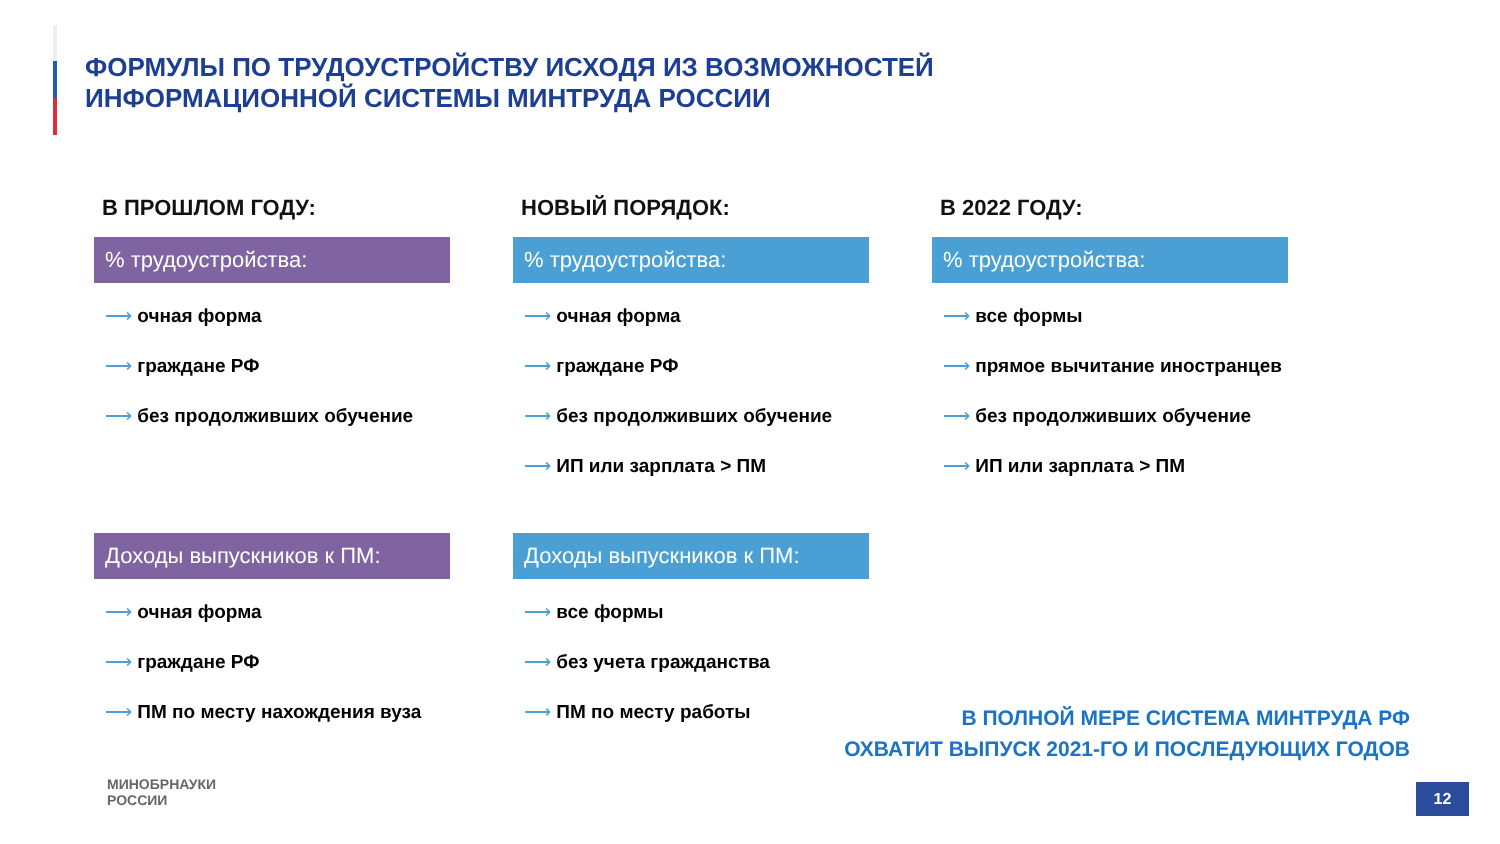ФОРМУЛЫ ПО ТРУДОУСТРОЙСТВУ ИСХОДЯ ИЗ ВОЗМОЖНОСТЕЙ
ИНФОРМАЦИОННОЙ СИСТЕМЫ МИНТРУДА РОССИИ
В ПРОШЛОМ ГОДУ:
% трудоустройства:
⟶ очная форма
⟶ граждане РФ
⟶ без продолживших обучение
Доходы выпускников к ПМ:
⟶ очная форма
⟶ граждане РФ
⟶ ПМ по месту нахождения вуза
НОВЫЙ ПОРЯДОК:
% трудоустройства:
⟶ очная форма
⟶ граждане РФ
⟶ без продолживших обучение
⟶ ИП или зарплата > ПМ
Доходы выпускников к ПМ:
⟶ все формы
⟶ без учета гражданства
⟶ ПМ по месту работы
В 2022 ГОДУ:
% трудоустройства:
⟶ все формы
⟶ прямое вычитание иностранцев
⟶ без продолживших обучение
⟶ ИП или зарплата > ПМ
В ПОЛНОЙ МЕРЕ СИСТЕМА МИНТРУДА РФ
ОХВАТИТ ВЫПУСК 2021-ГО И ПОСЛЕДУЮЩИХ ГОДОВ
МИНОБРНАУКИ
РОССИИ
12